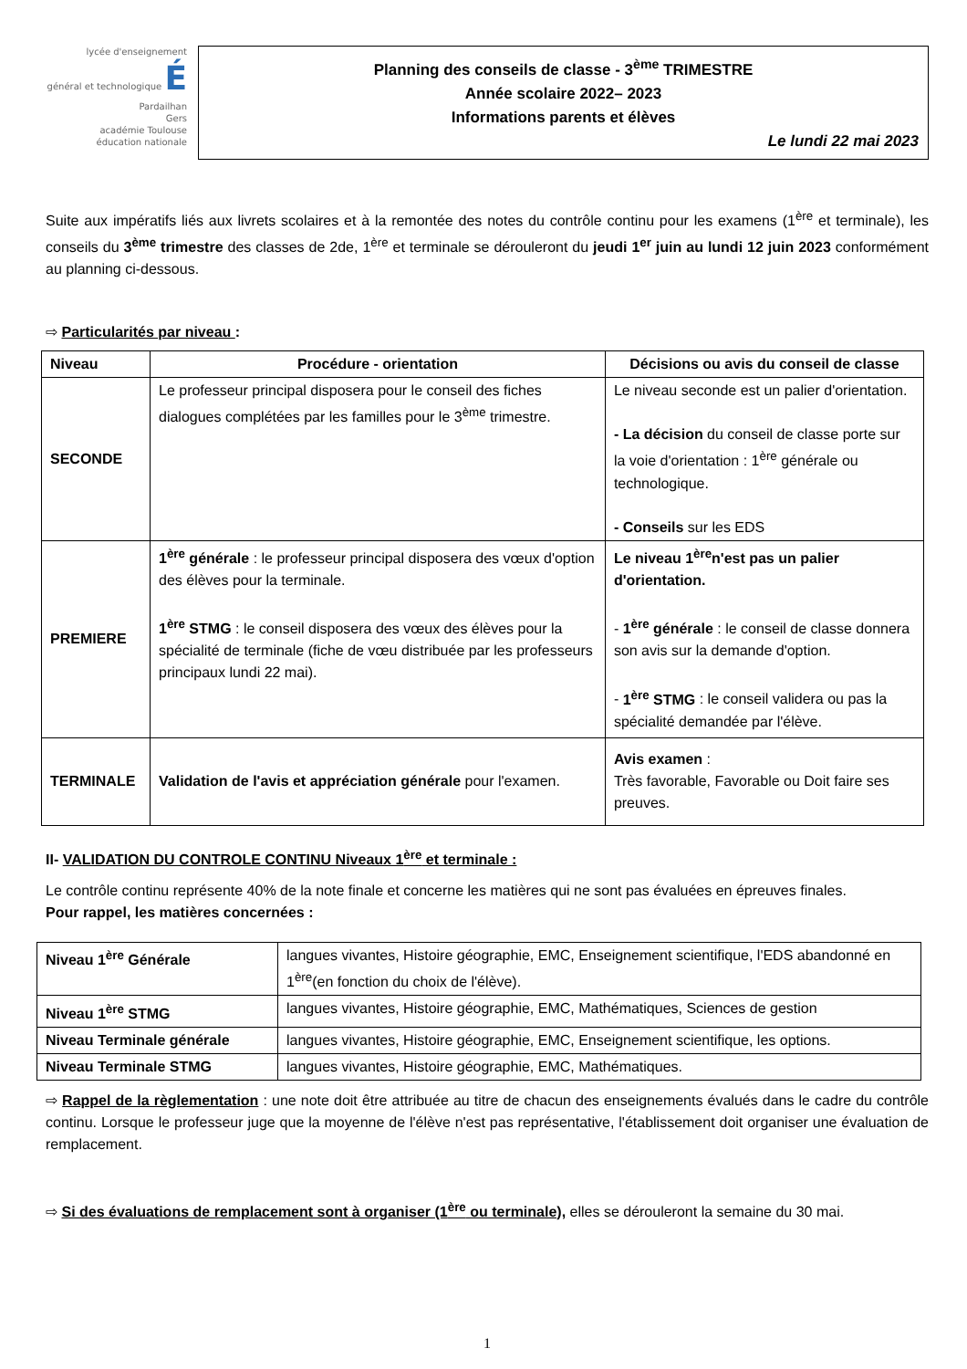lycée d'enseignement
général et technologique É
Pardailhan
Gers
académie Toulouse
éducation nationale
Planning des conseils de classe - 3<sup>ème</sup> TRIMESTRE
Année scolaire 2022– 2023
Informations parents et élèves
Le lundi 22 mai 2023
Suite aux impératifs liés aux livrets scolaires et à la remontée des notes du contrôle continu pour les examens (1<sup>ère</sup> et terminale), les conseils du 3<sup>ème</sup> trimestre des classes de 2de, 1<sup>ère</sup> et terminale se dérouleront du jeudi 1<sup>er</sup> juin au lundi 12 juin 2023 conformément au planning ci-dessous.
⇨ Particularités par niveau :
| Niveau | Procédure - orientation | Décisions ou avis du conseil de classe |
| --- | --- | --- |
| SECONDE | Le professeur principal disposera pour le conseil des fiches dialogues complétées par les familles pour le 3<sup>ème</sup> trimestre. | Le niveau seconde est un palier d'orientation. - La décision du conseil de classe porte sur la voie d'orientation : 1<sup>ère</sup> générale ou technologique. - Conseils sur les EDS |
| PREMIERE | 1<sup>ère</sup> générale : le professeur principal disposera des vœux d'option des élèves pour la terminale. 1<sup>ère</sup> STMG : le conseil disposera des vœux des élèves pour la spécialité de terminale (fiche de vœu distribuée par les professeurs principaux lundi 22 mai). | Le niveau 1<sup>ère</sup>n'est pas un palier d'orientation. - 1<sup>ère</sup> générale : le conseil de classe donnera son avis sur la demande d'option. - 1<sup>ère</sup> STMG : le conseil validera ou pas la spécialité demandée par l'élève. |
| TERMINALE | Validation de l'avis et appréciation générale pour l'examen. | Avis examen : Très favorable, Favorable ou Doit faire ses preuves. |
II- VALIDATION DU CONTROLE CONTINU Niveaux 1<sup>ère</sup> et terminale :
Le contrôle continu représente 40% de la note finale et concerne les matières qui ne sont pas évaluées en épreuves finales.
Pour rappel, les matières concernées :
| Niveau 1<sup>ère</sup> Générale | langues vivantes, Histoire géographie, EMC, Enseignement scientifique, l'EDS abandonné en 1<sup>ère</sup>(en fonction du choix de l'élève). |
| Niveau 1<sup>ère</sup> STMG | langues vivantes, Histoire géographie, EMC, Mathématiques, Sciences de gestion |
| Niveau Terminale générale | langues vivantes, Histoire géographie, EMC, Enseignement scientifique, les options. |
| Niveau Terminale STMG | langues vivantes, Histoire géographie, EMC, Mathématiques. |
⇨ Rappel de la règlementation : une note doit être attribuée au titre de chacun des enseignements évalués dans le cadre du contrôle continu. Lorsque le professeur juge que la moyenne de l'élève n'est pas représentative, l'établissement doit organiser une évaluation de remplacement.
⇨ Si des évaluations de remplacement sont à organiser (1<sup>ère</sup> ou terminale), elles se dérouleront la semaine du 30 mai.
1